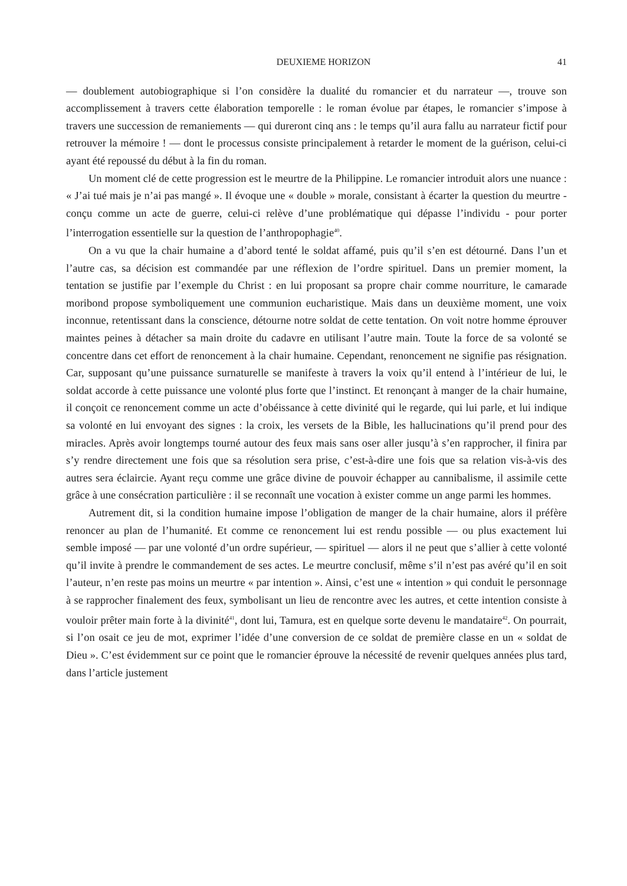DEUXIEME HORIZON 41
— doublement autobiographique si l’on considère la dualité du romancier et du narrateur —, trouve son accomplissement à travers cette élaboration temporelle : le roman évolue par étapes, le romancier s’impose à travers une succession de remaniements — qui dureront cinq ans : le temps qu’il aura fallu au narrateur fictif pour retrouver la mémoire ! — dont le processus consiste principalement à retarder le moment de la guérison, celui-ci ayant été repoussé du début à la fin du roman.
Un moment clé de cette progression est le meurtre de la Philippine. Le romancier introduit alors une nuance : « J’ai tué mais je n’ai pas mangé ». Il évoque une « double » morale, consistant à écarter la question du meurtre - conçu comme un acte de guerre, celui-ci relève d’une problématique qui dépasse l’individu - pour porter l’interrogation essentielle sur la question de l’anthropophagie<sup>40</sup>.
On a vu que la chair humaine a d’abord tenté le soldat affamé, puis qu’il s’en est détourné. Dans l’un et l’autre cas, sa décision est commandée par une réflexion de l’ordre spirituel. Dans un premier moment, la tentation se justifie par l’exemple du Christ : en lui proposant sa propre chair comme nourriture, le camarade moribond propose symboliquement une communion eucharistique. Mais dans un deuxième moment, une voix inconnue, retentissant dans la conscience, détourne notre soldat de cette tentation. On voit notre homme éprouver maintes peines à détacher sa main droite du cadavre en utilisant l’autre main. Toute la force de sa volonté se concentre dans cet effort de renoncement à la chair humaine. Cependant, renoncement ne signifie pas résignation. Car, supposant qu’une puissance surnaturelle se manifeste à travers la voix qu’il entend à l’intérieur de lui, le soldat accorde à cette puissance une volonté plus forte que l’instinct. Et renonçant à manger de la chair humaine, il conçoit ce renoncement comme un acte d’obéissance à cette divinité qui le regarde, qui lui parle, et lui indique sa volonté en lui envoyant des signes : la croix, les versets de la Bible, les hallucinations qu’il prend pour des miracles. Après avoir longtemps tourné autour des feux mais sans oser aller jusqu’à s’en rapprocher, il finira par s’y rendre directement une fois que sa résolution sera prise, c’est-à-dire une fois que sa relation vis-à-vis des autres sera éclaircie. Ayant reçu comme une grâce divine de pouvoir échapper au cannibalisme, il assimile cette grâce à une consécration particulière : il se reconnaît une vocation à exister comme un ange parmi les hommes.
Autrement dit, si la condition humaine impose l’obligation de manger de la chair humaine, alors il préfère renoncer au plan de l’humanité. Et comme ce renoncement lui est rendu possible — ou plus exactement lui semble imposé — par une volonté d’un ordre supérieur, — spirituel — alors il ne peut que s’allier à cette volonté qu’il invite à prendre le commandement de ses actes. Le meurtre conclusif, même s’il n’est pas avéré qu’il en soit l’auteur, n’en reste pas moins un meurtre « par intention ». Ainsi, c’est une « intention » qui conduit le personnage à se rapprocher finalement des feux, symbolisant un lieu de rencontre avec les autres, et cette intention consiste à vouloir prêter main forte à la divinité<sup>41</sup>, dont lui, Tamura, est en quelque sorte devenu le mandataire<sup>42</sup>. On pourrait, si l’on osait ce jeu de mot, exprimer l’idée d’une conversion de ce soldat de première classe en un « soldat de Dieu ». C’est évidemment sur ce point que le romancier éprouve la nécessité de revenir quelques années plus tard, dans l’article justement